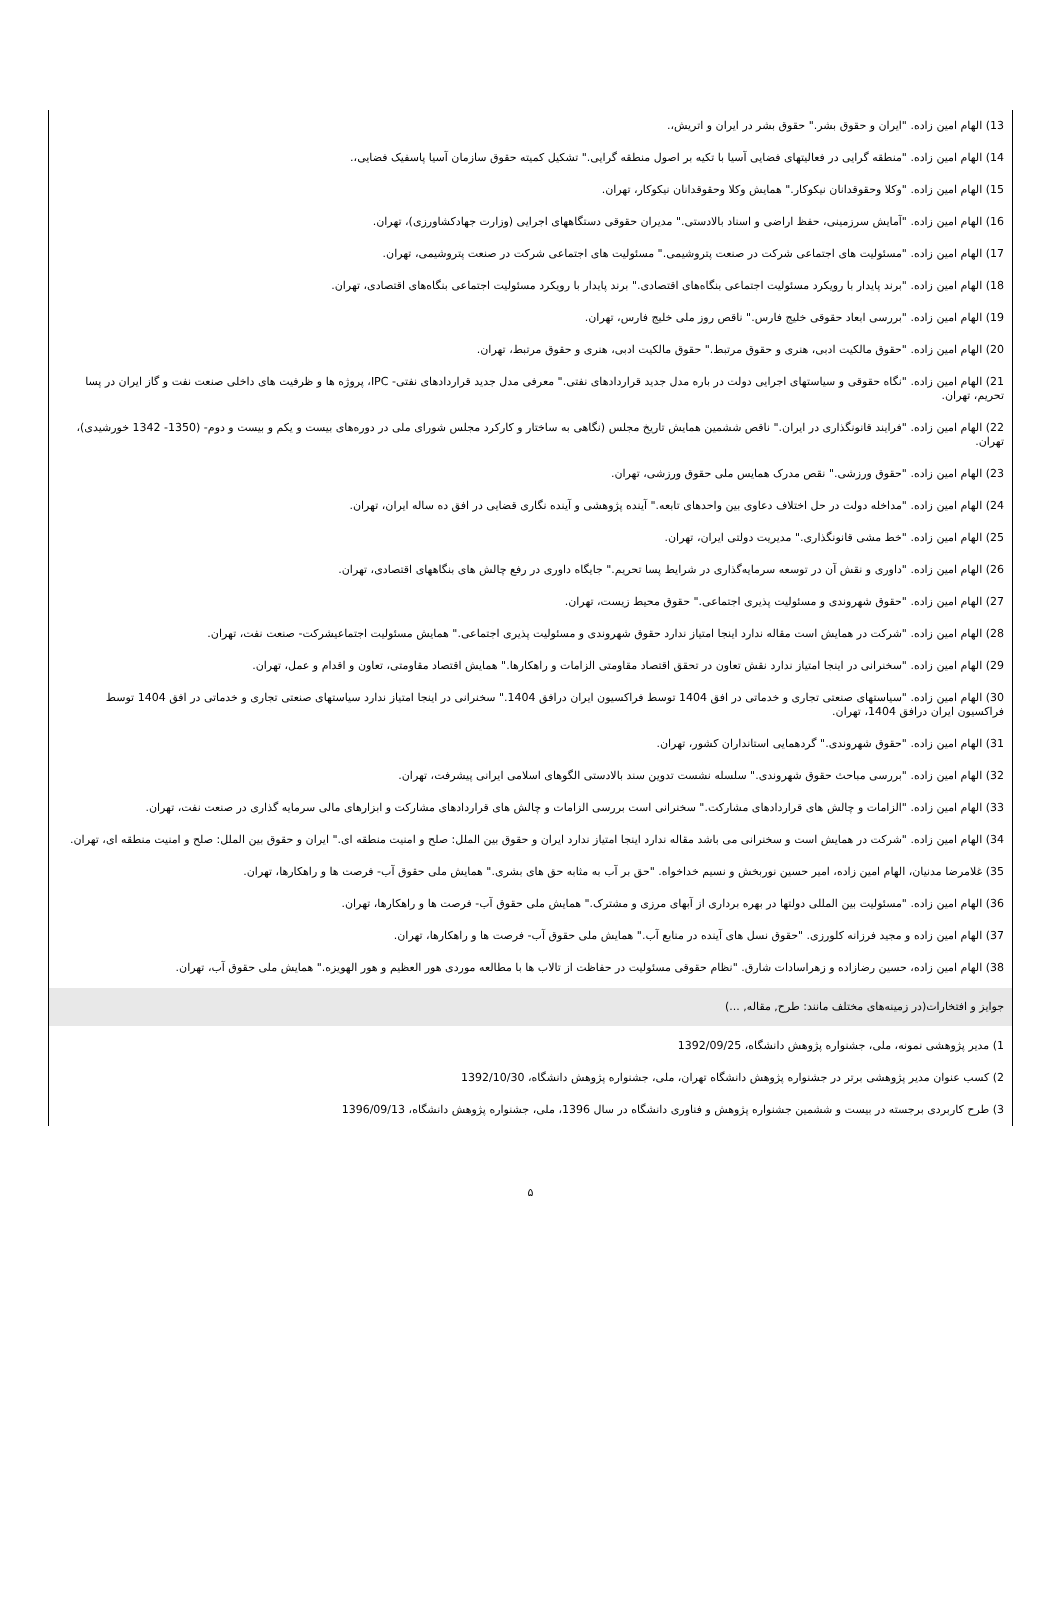13) الهام امین زاده. "ایران و حقوق بشر." حقوق بشر در ایران و اتریش،.
14) الهام امین زاده. "منطقه گرایی در فعالیتهای فضایی آسیا با تکیه بر اصول منطقه گرایی." تشکیل کمیته حقوق سازمان آسیا پاسفیک فضایی،.
15) الهام امین زاده. "وکلا وحقوقدانان نیکوکار." همایش وکلا وحقوقدانان نیکوکار، تهران.
16) الهام امین زاده. "آمایش سرزمینی، حفظ اراضی و اسناد بالادستی." مدیران حقوقی دستگاههای اجرایی (وزارت جهادکشاورزی)، تهران.
17) الهام امین زاده. "مسئولیت های اجتماعی شرکت در صنعت پتروشیمی." مسئولیت های اجتماعی شرکت در صنعت پتروشیمی، تهران.
18) الهام امین زاده. "برند پایدار با رویکرد مسئولیت اجتماعی بنگاه‌های اقتصادی." برند پایدار با رویکرد مسئولیت اجتماعی بنگاه‌های اقتصادی، تهران.
19) الهام امین زاده. "بررسی ابعاد حقوقی خلیج فارس." ناقص روز ملی خلیج فارس، تهران.
20) الهام امین زاده. "حقوق مالکیت ادبی، هنری و حقوق مرتبط." حقوق مالکیت ادبی، هنری و حقوق مرتبط، تهران.
21) الهام امین زاده. "نگاه حقوقی و سیاستهای اجرایی دولت در باره مدل جدید قراردادهای نفتی." معرفی مدل جدید قراردادهای نفتی- IPC، پروژه ها و ظرفیت های داخلی صنعت نفت و گاز ایران در پسا تحریم، تهران.
22) الهام امین زاده. "فرایند قانونگذاری در ایران." ناقص ششمین همایش تاریخ مجلس (نگاهی به ساختار و کارکرد مجلس شورای ملی در دوره‌های بیست و یکم و بیست و دوم- (1350- 1342 خورشیدی)، تهران.
23) الهام امین زاده. "حقوق ورزشی." نقص مدرک همایس ملی حقوق ورزشی، تهران.
24) الهام امین زاده. "مداخله دولت در حل اختلاف دعاوی بین واحدهای تابعه." آینده پژوهشی و آینده نگاری قضایی در افق ده ساله ایران، تهران.
25) الهام امین زاده. "خط مشی قانونگذاری." مدیریت دولتی ایران، تهران.
26) الهام امین زاده. "داوری و نقش آن در توسعه سرمایه‌گذاری در شرایط پسا تحریم." جایگاه داوری در رفع چالش های بنگاههای اقتصادی، تهران.
27) الهام امین زاده. "حقوق شهروندی و مسئولیت پذیری اجتماعی." حقوق محیط زیست، تهران.
28) الهام امین زاده. "شرکت در همایش است مقاله ندارد اینجا امتیاز ندارد حقوق شهروندی و مسئولیت پذیری اجتماعی." همایش مسئولیت اجتماعیشرکت- صنعت نفت، تهران.
29) الهام امین زاده. "سخنرانی در اینجا امتیاز ندارد نقش تعاون در تحقق اقتصاد مقاومتی الزامات و راهکارها." همایش اقتصاد مقاومتی، تعاون و اقدام و عمل، تهران.
30) الهام امین زاده. "سیاستهای صنعتی تجاری و خدماتی در افق 1404 توسط فراکسیون ایران درافق 1404." سخنرانی در اینجا امتیاز ندارد سیاستهای صنعتی تجاری و خدماتی در افق 1404 توسط فراکسیون ایران درافق 1404، تهران.
31) الهام امین زاده. "حقوق شهروندی." گردهمایی استانداران کشور، تهران.
32) الهام امین زاده. "بررسی مباحث حقوق شهروندی." سلسله نشست تدوین سند بالادستی الگوهای اسلامی ایرانی پیشرفت، تهران.
33) الهام امین زاده. "الزامات و چالش های قراردادهای مشارکت." سخنرانی است بررسی الزامات و چالش های قراردادهای مشارکت و ابزارهای مالی سرمایه گذاری در صنعت نفت، تهران.
34) الهام امین زاده. "شرکت در همایش است و سخنرانی می باشد مقاله ندارد اینجا امتیاز ندارد ایران و حقوق بین الملل: صلح و امنیت منطقه ای." ایران و حقوق بین الملل: صلح و امنیت منطقه ای، تهران.
35) غلامرضا مدنیان، الهام امین زاده، امیر حسین نوربخش و نسیم خداخواه. "حق بر آب به مثابه حق های بشری." همایش ملی حقوق آب- فرصت ها و راهکارها، تهران.
36) الهام امین زاده. "مسئولیت بین المللی دولتها در بهره برداری از آبهای مرزی و مشترک." همایش ملی حقوق آب- فرصت ها و راهکارها، تهران.
37) الهام امین زاده و مجید فرزانه کلورزی. "حقوق نسل های آینده در منابع آب." همایش ملی حقوق آب- فرصت ها و راهکارها، تهران.
38) الهام امین زاده، حسین رضازاده و زهراسادات شارق. "نظام حقوقی مسئولیت در حفاظت از تالاب ها با مطالعه موردی هور العظیم و هور الهویزه." همایش ملی حقوق آب، تهران.
جوایز و افتخارات(در زمینه‌های مختلف مانند: طرح, مقاله, ...)
1) مدیر پژوهشی نمونه، ملی، جشنواره پژوهش دانشگاه، 1392/09/25
2) کسب عنوان مدیر پژوهشی برتر در جشنواره پژوهش دانشگاه تهران، ملی، جشنواره پژوهش دانشگاه، 1392/10/30
3) طرح کاربردی برجسته در بیست و ششمین جشنواره پژوهش و فناوری دانشگاه در سال 1396، ملی، جشنواره پژوهش دانشگاه، 1396/09/13
۵